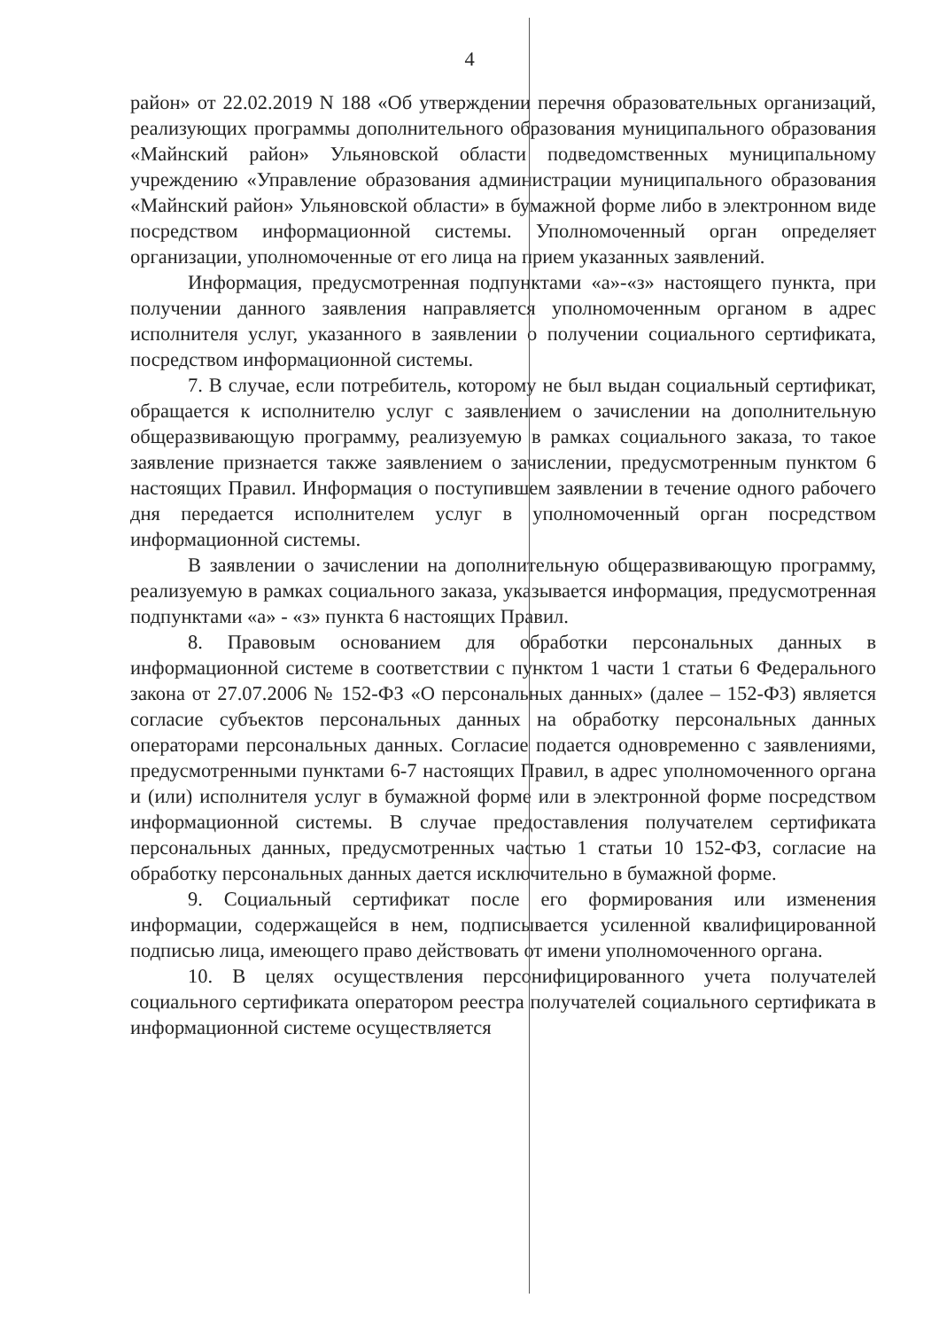4
район» от 22.02.2019 N 188 «Об утверждении перечня образовательных организаций, реализующих программы дополнительного образования муниципального образования «Майнский район» Ульяновской области подведомственных муниципальному учреждению «Управление образования администрации муниципального образования «Майнский район» Ульяновской области» в бумажной форме либо в электронном виде посредством информационной системы. Уполномоченный орган определяет организации, уполномоченные от его лица на прием указанных заявлений.
Информация, предусмотренная подпунктами «а»-«з» настоящего пункта, при получении данного заявления направляется уполномоченным органом в адрес исполнителя услуг, указанного в заявлении о получении социального сертификата, посредством информационной системы.
7. В случае, если потребитель, которому не был выдан социальный сертификат, обращается к исполнителю услуг с заявлением о зачислении на дополнительную общеразвивающую программу, реализуемую в рамках социального заказа, то такое заявление признается также заявлением о зачислении, предусмотренным пунктом 6 настоящих Правил. Информация о поступившем заявлении в течение одного рабочего дня передается исполнителем услуг в уполномоченный орган посредством информационной системы.
В заявлении о зачислении на дополнительную общеразвивающую программу, реализуемую в рамках социального заказа, указывается информация, предусмотренная подпунктами «а» - «з» пункта 6 настоящих Правил.
8. Правовым основанием для обработки персональных данных в информационной системе в соответствии с пунктом 1 части 1 статьи 6 Федерального закона от 27.07.2006 № 152-ФЗ «О персональных данных» (далее – 152-ФЗ) является согласие субъектов персональных данных на обработку персональных данных операторами персональных данных. Согласие подается одновременно с заявлениями, предусмотренными пунктами 6-7 настоящих Правил, в адрес уполномоченного органа и (или) исполнителя услуг в бумажной форме или в электронной форме посредством информационной системы. В случае предоставления получателем сертификата персональных данных, предусмотренных частью 1 статьи 10 152-ФЗ, согласие на обработку персональных данных дается исключительно в бумажной форме.
9. Социальный сертификат после его формирования или изменения информации, содержащейся в нем, подписывается усиленной квалифицированной подписью лица, имеющего право действовать от имени уполномоченного органа.
10. В целях осуществления персонифицированного учета получателей социального сертификата оператором реестра получателей социального сертификата в информационной системе осуществляется